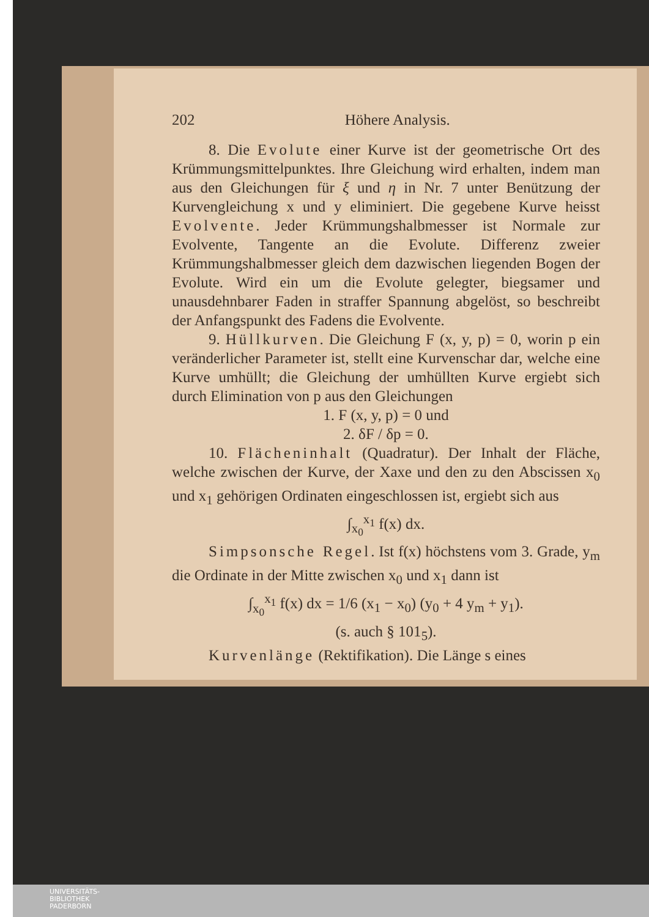202 Höhere Analysis.
8. Die Evolute einer Kurve ist der geometrische Ort des Krümmungsmittelpunktes. Ihre Gleichung wird erhalten, indem man aus den Gleichungen für ξ und η in Nr. 7 unter Benützung der Kurvengleichung x und y eliminiert. Die gegebene Kurve heisst Evolvente. Jeder Krümmungshalbmesser ist Normale zur Evolvente, Tangente an die Evolute. Differenz zweier Krümmungshalbmesser gleich dem dazwischen liegenden Bogen der Evolute. Wird ein um die Evolute gelegter, biegsamer und unausdehnbarer Faden in straffer Spannung abgelöst, so beschreibt der Anfangspunkt des Fadens die Evolvente.
9. Hüllkurven. Die Gleichung F (x, y, p) = 0, worin p ein veränderlicher Parameter ist, stellt eine Kurvenschar dar, welche eine Kurve umhüllt; die Gleichung der umhüllten Kurve ergiebt sich durch Elimination von p aus den Gleichungen
1. F (x, y, p) = 0 und
2. δF / δp = 0.
10. Flächeninhalt (Quadratur). Der Inhalt der Fläche, welche zwischen der Kurve, der Xaxe und den zu den Abscissen x<sub>0</sub> und x<sub>1</sub> gehörigen Ordinaten eingeschlossen ist, ergiebt sich aus
∫<sub>x<sub>0</sub></sub><sup>x<sub>1</sub></sup> f(x) dx.
Simpsonsche Regel. Ist f(x) höchstens vom 3. Grade, y<sub>m</sub> die Ordinate in der Mitte zwischen x<sub>0</sub> und x<sub>1</sub> dann ist
∫<sub>x<sub>0</sub></sub><sup>x<sub>1</sub></sup> f(x) dx = 1/6 (x<sub>1</sub> − x<sub>0</sub>) (y<sub>0</sub> + 4 y<sub>m</sub> + y<sub>1</sub>).
(s. auch § 101<sub>5</sub>).
Kurvenlänge (Rektifikation). Die Länge s eines
UNIVERSITÄTS-
BIBLIOTHEK
PADERBORN